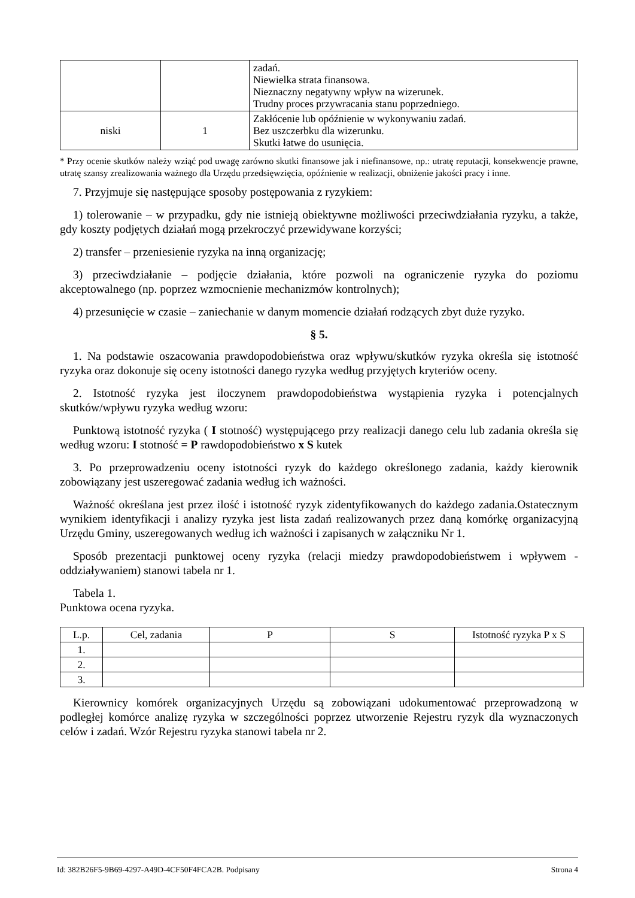| | | zadań. Niewielka strata finansowa. Nieznaczny negatywny wpływ na wizerunek. Trudny proces przywracania stanu poprzedniego. |
| niski | 1 | Zakłócenie lub opóźnienie w wykonywaniu zadań. Bez uszczerbku dla wizerunku. Skutki łatwe do usunięcia. |
* Przy ocenie skutków należy wziąć pod uwagę zarówno skutki finansowe jak i niefinansowe, np.: utratę reputacji, konsekwencje prawne, utratę szansy zrealizowania ważnego dla Urzędu przedsięwzięcia, opóźnienie w realizacji, obniżenie jakości pracy i inne.
7. Przyjmuje się następujące sposoby postępowania z ryzykiem:
1) tolerowanie – w przypadku, gdy nie istnieją obiektywne możliwości przeciwdziałania ryzyku, a także, gdy koszty podjętych działań mogą przekroczyć przewidywane korzyści;
2) transfer – przeniesienie ryzyka na inną organizację;
3) przeciwdziałanie – podjęcie działania, które pozwoli na ograniczenie ryzyka do poziomu akceptowalnego (np. poprzez wzmocnienie mechanizmów kontrolnych);
4) przesunięcie w czasie – zaniechanie w danym momencie działań rodzących zbyt duże ryzyko.
§ 5.
1. Na podstawie oszacowania prawdopodobieństwa oraz wpływu/skutków ryzyka określa się istotność ryzyka oraz dokonuje się oceny istotności danego ryzyka według przyjętych kryteriów oceny.
2. Istotność ryzyka jest iloczynem prawdopodobieństwa wystąpienia ryzyka i potencjalnych skutków/wpływu ryzyka według wzoru:
Punktową istotność ryzyka ( I stotność) występującego przy realizacji danego celu lub zadania określa się według wzoru: I stotność = P rawdopodobieństwo x S kutek
3. Po przeprowadzeniu oceny istotności ryzyk do każdego określonego zadania, każdy kierownik zobowiązany jest uszeregować zadania według ich ważności.
Ważność określana jest przez ilość i istotność ryzyk zidentyfikowanych do każdego zadania.Ostatecznym wynikiem identyfikacji i analizy ryzyka jest lista zadań realizowanych przez daną komórkę organizacyjną Urzędu Gminy, uszeregowanych według ich ważności i zapisanych w załączniku Nr 1.
Sposób prezentacji punktowej oceny ryzyka (relacji miedzy prawdopodobieństwem i wpływem - oddziaływaniem) stanowi tabela nr 1.
Tabela 1.
Punktowa ocena ryzyka.
| L.p. | Cel, zadania | P | S | Istotność ryzyka P x S |
| --- | --- | --- | --- | --- |
| 1. | | | | |
| 2. | | | | |
| 3. | | | | |
Kierownicy komórek organizacyjnych Urzędu są zobowiązani udokumentować przeprowadzoną w podległej komórce analizę ryzyka w szczególności poprzez utworzenie Rejestru ryzyk dla wyznaczonych celów i zadań. Wzór Rejestru ryzyka stanowi tabela nr 2.
Id: 382B26F5-9B69-4297-A49D-4CF50F4FCA2B. Podpisany Strona 4